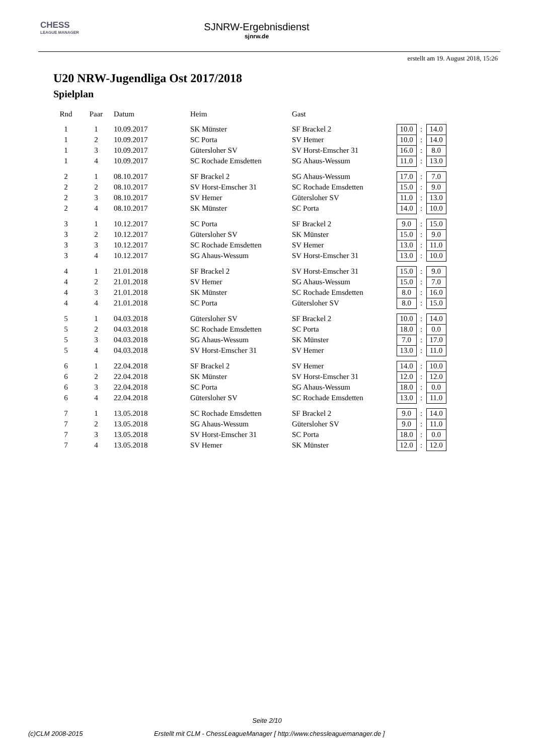CHESS
LEAGUE MANAGER
SJNRW-Ergebnisdienst
sjnrw.de
erstellt am 19. August 2018, 15:26
U20 NRW-Jugendliga Ost 2017/2018
Spielplan
| Rnd | Paar | Datum | Heim | Gast | | | |
| --- | --- | --- | --- | --- | --- | --- | --- |
| 1 | 1 | 10.09.2017 | SK Münster | SF Brackel 2 | 10.0 | : | 14.0 |
| 1 | 2 | 10.09.2017 | SC Porta | SV Hemer | 10.0 | : | 14.0 |
| 1 | 3 | 10.09.2017 | Gütersloher SV | SV Horst-Emscher 31 | 16.0 | : | 8.0 |
| 1 | 4 | 10.09.2017 | SC Rochade Emsdetten | SG Ahaus-Wessum | 11.0 | : | 13.0 |
| 2 | 1 | 08.10.2017 | SF Brackel 2 | SG Ahaus-Wessum | 17.0 | : | 7.0 |
| 2 | 2 | 08.10.2017 | SV Horst-Emscher 31 | SC Rochade Emsdetten | 15.0 | : | 9.0 |
| 2 | 3 | 08.10.2017 | SV Hemer | Gütersloher SV | 11.0 | : | 13.0 |
| 2 | 4 | 08.10.2017 | SK Münster | SC Porta | 14.0 | : | 10.0 |
| 3 | 1 | 10.12.2017 | SC Porta | SF Brackel 2 | 9.0 | : | 15.0 |
| 3 | 2 | 10.12.2017 | Gütersloher SV | SK Münster | 15.0 | : | 9.0 |
| 3 | 3 | 10.12.2017 | SC Rochade Emsdetten | SV Hemer | 13.0 | : | 11.0 |
| 3 | 4 | 10.12.2017 | SG Ahaus-Wessum | SV Horst-Emscher 31 | 13.0 | : | 10.0 |
| 4 | 1 | 21.01.2018 | SF Brackel 2 | SV Horst-Emscher 31 | 15.0 | : | 9.0 |
| 4 | 2 | 21.01.2018 | SV Hemer | SG Ahaus-Wessum | 15.0 | : | 7.0 |
| 4 | 3 | 21.01.2018 | SK Münster | SC Rochade Emsdetten | 8.0 | : | 16.0 |
| 4 | 4 | 21.01.2018 | SC Porta | Gütersloher SV | 8.0 | : | 15.0 |
| 5 | 1 | 04.03.2018 | Gütersloher SV | SF Brackel 2 | 10.0 | : | 14.0 |
| 5 | 2 | 04.03.2018 | SC Rochade Emsdetten | SC Porta | 18.0 | : | 0.0 |
| 5 | 3 | 04.03.2018 | SG Ahaus-Wessum | SK Münster | 7.0 | : | 17.0 |
| 5 | 4 | 04.03.2018 | SV Horst-Emscher 31 | SV Hemer | 13.0 | : | 11.0 |
| 6 | 1 | 22.04.2018 | SF Brackel 2 | SV Hemer | 14.0 | : | 10.0 |
| 6 | 2 | 22.04.2018 | SK Münster | SV Horst-Emscher 31 | 12.0 | : | 12.0 |
| 6 | 3 | 22.04.2018 | SC Porta | SG Ahaus-Wessum | 18.0 | : | 0.0 |
| 6 | 4 | 22.04.2018 | Gütersloher SV | SC Rochade Emsdetten | 13.0 | : | 11.0 |
| 7 | 1 | 13.05.2018 | SC Rochade Emsdetten | SF Brackel 2 | 9.0 | : | 14.0 |
| 7 | 2 | 13.05.2018 | SG Ahaus-Wessum | Gütersloher SV | 9.0 | : | 11.0 |
| 7 | 3 | 13.05.2018 | SV Horst-Emscher 31 | SC Porta | 18.0 | : | 0.0 |
| 7 | 4 | 13.05.2018 | SV Hemer | SK Münster | 12.0 | : | 12.0 |
Seite 2/10
(c)CLM 2008-2015
Erstellt mit CLM - ChessLeagueManager [ http://www.chessleaguemanager.de ]